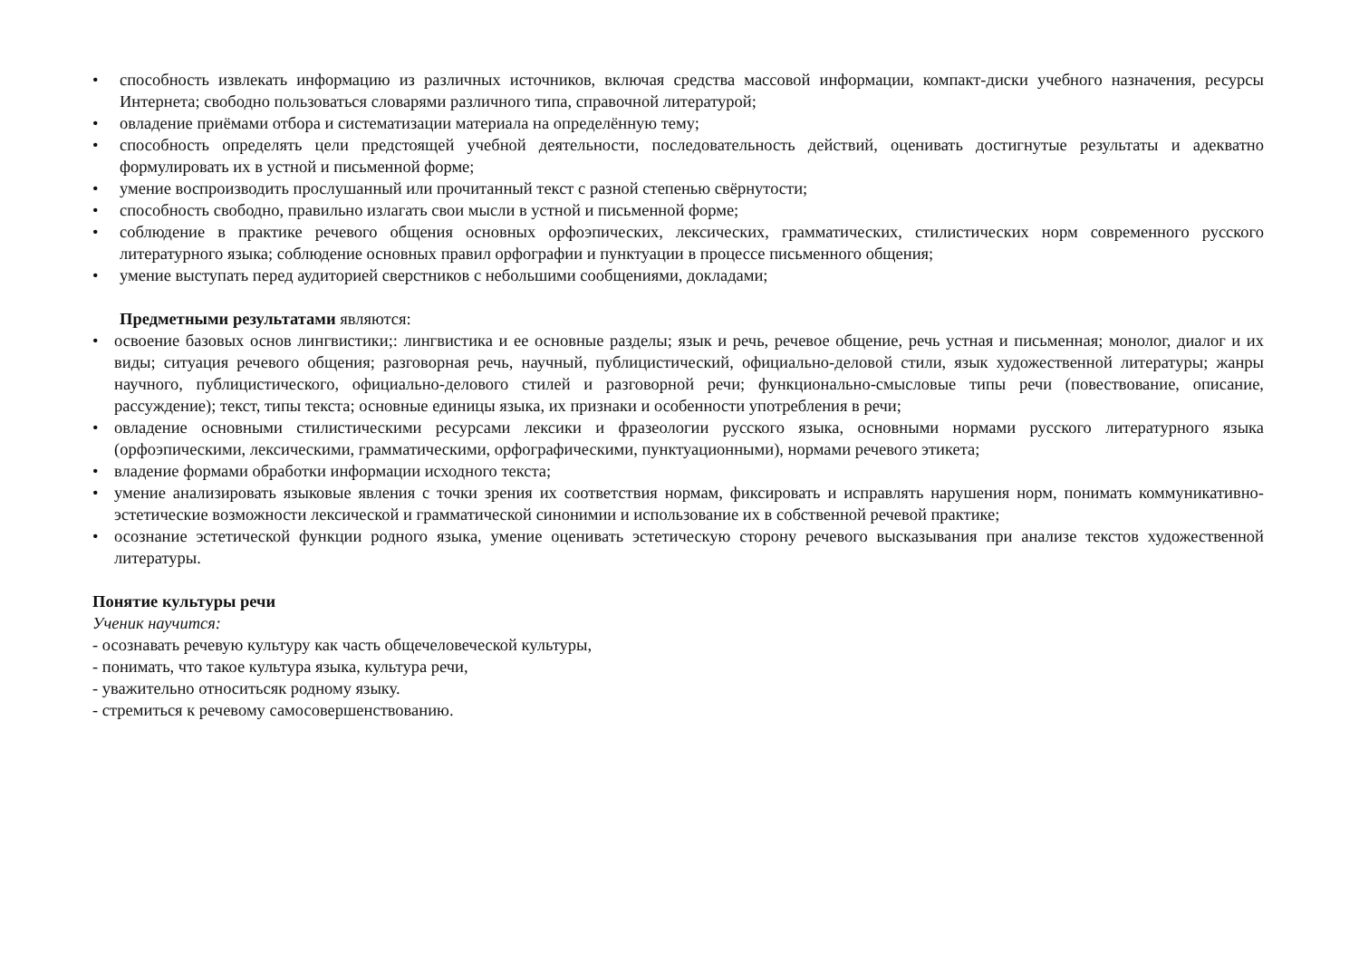• способность извлекать информацию из различных источников, включая средства массовой информации, компакт-диски учебного назначения, ресурсы Интернета; свободно пользоваться словарями различного типа, справочной литературой;
• овладение приёмами отбора и систематизации материала на определённую тему;
• способность определять цели предстоящей учебной деятельности, последовательность действий, оценивать достигнутые результаты и адекватно формулировать их в устной и письменной форме;
• умение воспроизводить прослушанный или прочитанный текст с разной степенью свёрнутости;
• способность свободно, правильно излагать свои мысли в устной и письменной форме;
• соблюдение в практике речевого общения основных орфоэпических, лексических, грамматических, стилистических норм современного русского литературного языка; соблюдение основных правил орфографии и пунктуации в процессе письменного общения;
• умение выступать перед аудиторией сверстников с небольшими сообщениями, докладами;
Предметными результатами являются:
• освоение базовых основ лингвистики;: лингвистика и ее основные разделы; язык и речь, речевое общение, речь устная и письменная; монолог, диалог и их виды; ситуация речевого общения; разговорная речь, научный, публицистический, официально-деловой стили, язык художественной литературы; жанры научного, публицистического, официально-делового стилей и разговорной речи; функционально-смысловые типы речи (повествование, описание, рассуждение); текст, типы текста; основные единицы языка, их признаки и особенности употребления в речи;
• овладение основными стилистическими ресурсами лексики и фразеологии русского языка, основными нормами русского литературного языка (орфоэпическими, лексическими, грамматическими, орфографическими, пунктуационными), нормами речевого этикета;
• владение формами обработки информации исходного текста;
• умение анализировать языковые явления с точки зрения их соответствия нормам, фиксировать и исправлять нарушения норм, понимать коммуникативно-эстетические возможности лексической и грамматической синонимии и использование их в собственной речевой практике;
• осознание эстетической функции родного языка, умение оценивать эстетическую сторону речевого высказывания при анализе текстов художественной литературы.
Понятие культуры речи
Ученик научится:
- осознавать речевую культуру как часть общечеловеческой культуры,
- понимать, что такое культура языка, культура речи,
- уважительно относитьсяк родному языку.
- стремиться к речевому самосовершенствованию.